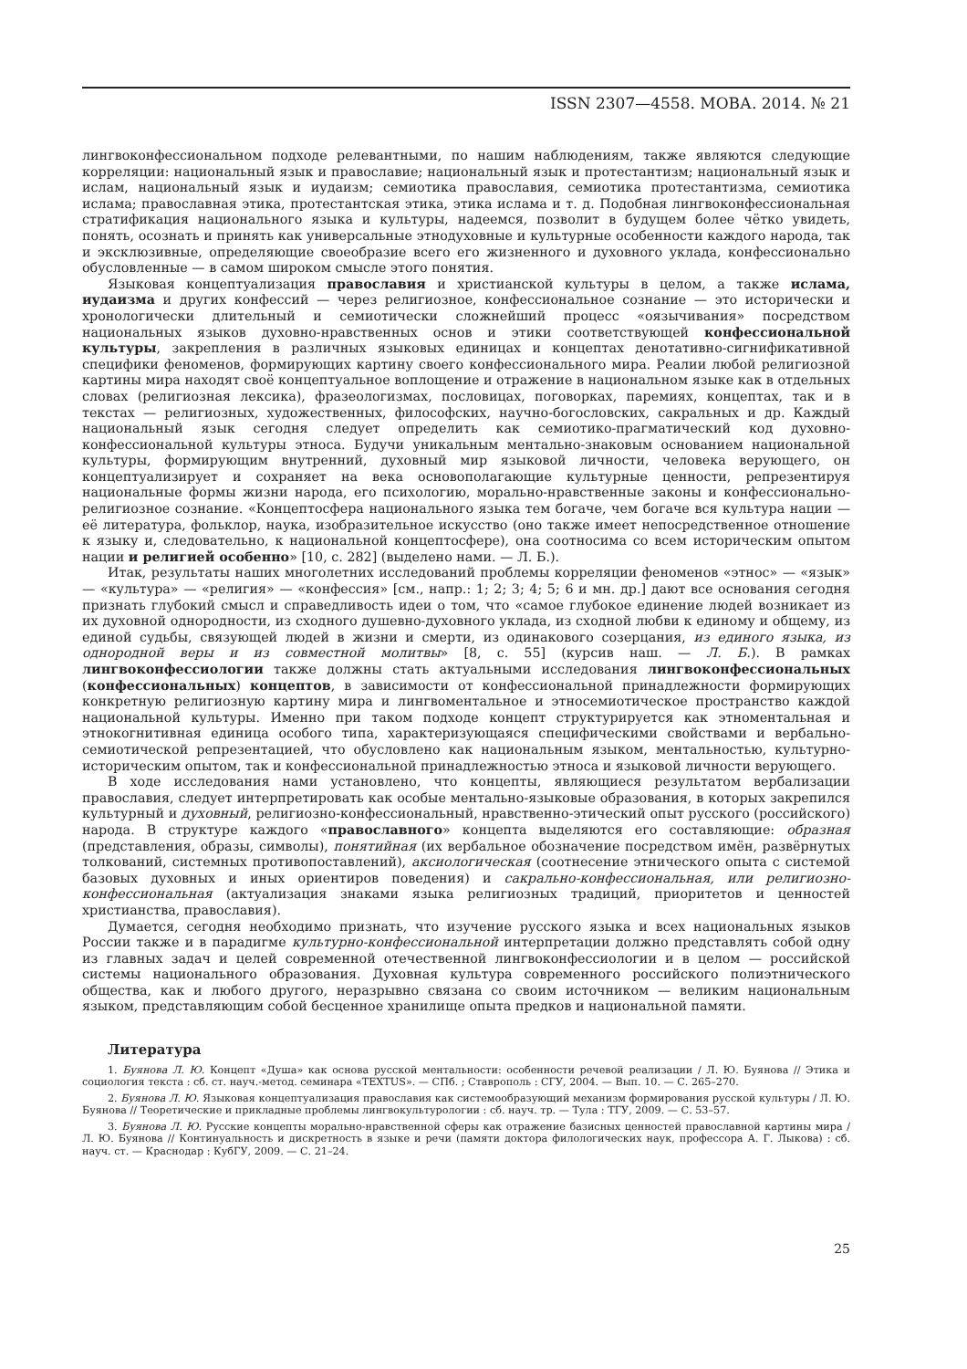ISSN 2307—4558. МОВА. 2014. № 21
лингвоконфессиональном подходе релевантными, по нашим наблюдениям, также являются следующие корреляции: национальный язык и православие; национальный язык и протестантизм; национальный язык и ислам, национальный язык и иудаизм; семиотика православия, семиотика протестантизма, семиотика ислама; православная этика, протестантская этика, этика ислама и т. д. Подобная лингвоконфессиональная стратификация национального языка и культуры, надеемся, позволит в будущем более чётко увидеть, понять, осознать и принять как универсальные этнодуховные и культурные особенности каждого народа, так и эксклюзивные, определяющие своеобразие всего его жизненного и духовного уклада, конфессионально обусловленные — в самом широком смысле этого понятия.
Языковая концептуализация православия и христианской культуры в целом, а также ислама, иудаизма и других конфессий — через религиозное, конфессиональное сознание — это исторически и хронологически длительный и семиотически сложнейший процесс «оязычивания» посредством национальных языков духовно-нравственных основ и этики соответствующей конфессиональной культуры, закрепления в различных языковых единицах и концептах денотативно-сигнификативной специфики феноменов, формирующих картину своего конфессионального мира. Реалии любой религиозной картины мира находят своё концептуальное воплощение и отражение в национальном языке как в отдельных словах (религиозная лексика), фразеологизмах, пословицах, поговорках, паремиях, концептах, так и в текстах — религиозных, художественных, философских, научно-богословских, сакральных и др. Каждый национальный язык сегодня следует определить как семиотико-прагматический код духовно-конфессиональной культуры этноса. Будучи уникальным ментально-знаковым основанием национальной культуры, формирующим внутренний, духовный мир языковой личности, человека верующего, он концептуализирует и сохраняет на века основополагающие культурные ценности, репрезентируя национальные формы жизни народа, его психологию, морально-нравственные законы и конфессионально-религиозное сознание. «Концептосфера национального языка тем богаче, чем богаче вся культура нации — её литература, фольклор, наука, изобразительное искусство (оно также имеет непосредственное отношение к языку и, следовательно, к национальной концептосфере), она соотносима со всем историческим опытом нации и религией особенно» [10, с. 282] (выделено нами. — Л. Б.).
Итак, результаты наших многолетних исследований проблемы корреляции феноменов «этнос» — «язык» — «культура» — «религия» — «конфессия» [см., напр.: 1; 2; 3; 4; 5; 6 и мн. др.] дают все основания сегодня признать глубокий смысл и справедливость идеи о том, что «самое глубокое единение людей возникает из их духовной однородности, из сходного душевно-духовного уклада, из сходной любви к единому и общему, из единой судьбы, связующей людей в жизни и смерти, из одинакового созерцания, из единого языка, из однородной веры и из совместной молитвы» [8, с. 55] (курсив наш. — Л. Б.). В рамках лингвоконфессиологии также должны стать актуальными исследования лингвоконфессиональных (конфессиональных) концептов, в зависимости от конфессиональной принадлежности формирующих конкретную религиозную картину мира и лингвоментальное и этносемиотическое пространство каждой национальной культуры. Именно при таком подходе концепт структурируется как этноментальная и этнокогнитивная единица особого типа, характеризующаяся специфическими свойствами и вербально-семиотической репрезентацией, что обусловлено как национальным языком, ментальностью, культурно-историческим опытом, так и конфессиональной принадлежностью этноса и языковой личности верующего.
В ходе исследования нами установлено, что концепты, являющиеся результатом вербализации православия, следует интерпретировать как особые ментально-языковые образования, в которых закрепился культурный и духовный, религиозно-конфессиональный, нравственно-этический опыт русского (российского) народа. В структуре каждого «православного» концепта выделяются его составляющие: образная (представления, образы, символы), понятийная (их вербальное обозначение посредством имён, развёрнутых толкований, системных противопоставлений), аксиологическая (соотнесение этнического опыта с системой базовых духовных и иных ориентиров поведения) и сакрально-конфессиональная, или религиозно-конфессиональная (актуализация знаками языка религиозных традиций, приоритетов и ценностей христианства, православия).
Думается, сегодня необходимо признать, что изучение русского языка и всех национальных языков России также и в парадигме культурно-конфессиональной интерпретации должно представлять собой одну из главных задач и целей современной отечественной лингвоконфессиологии и в целом — российской системы национального образования. Духовная культура современного российского полиэтнического общества, как и любого другого, неразрывно связана со своим источником — великим национальным языком, представляющим собой бесценное хранилище опыта предков и национальной памяти.
Литература
1. Буянова Л. Ю. Концепт «Душа» как основа русской ментальности: особенности речевой реализации / Л. Ю. Буянова // Этика и социология текста : сб. ст. науч.-метод. семинара «TEXTUS». — СПб. ; Ставрополь : СГУ, 2004. — Вып. 10. — С. 265–270.
2. Буянова Л. Ю. Языковая концептуализация православия как системообразующий механизм формирования русской культуры / Л. Ю. Буянова // Теоретические и прикладные проблемы лингвокультурологии : сб. науч. тр. — Тула : ТГУ, 2009. — С. 53–57.
3. Буянова Л. Ю. Русские концепты морально-нравственной сферы как отражение базисных ценностей православной картины мира / Л. Ю. Буянова // Континуальность и дискретность в языке и речи (памяти доктора филологических наук, профессора А. Г. Лыкова) : сб. науч. ст. — Краснодар : КубГУ, 2009. — С. 21–24.
25